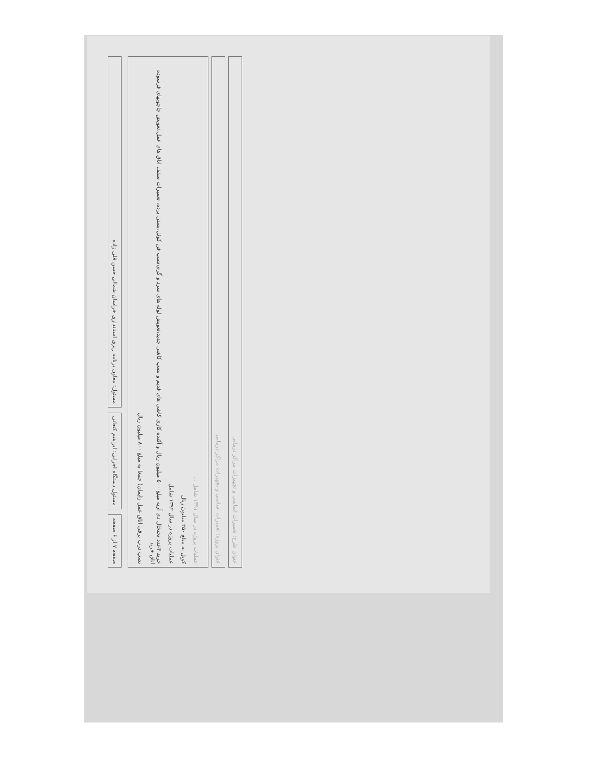عنوان طرح: تعمیرات اساسی و تجهیزات مراکز درمانی
عنوان پروژه: تعمیرات اساسی و تجهیزات مراکز درمانی
عملیات پروژه در سال ۱۳۹۱ شامل ...
کوپل به مبلغ ۲۵۰ میلیون ریال
عملیات پروژه در سال ۱۳۹۲ شامل
خرید ۳عدد تختخال دی آریه مبلغ ۵۰۰ میلیون ریال و آکنده کاری کاشی های قدیم و نصب کاشی جدید،تعویض لوله های سرد و گرم،نصب فن کوئل،بستن پرده، تعمیرات سقف اتاق های عمل،تعویض جاجوبهای فرسوده اتاق خرید
نصب درب برقی اتاق عمل زایمان) جمعا به مبلغ ۸۰۰ میلیون ریال
صفحه ۷ از ۶ صفحه
مسئول دستگاه اجرایی: ابراهیم کنعانی
مسئول: معاون برنامه ریزی استانداری خراسان شمالی حسن قلی زاده